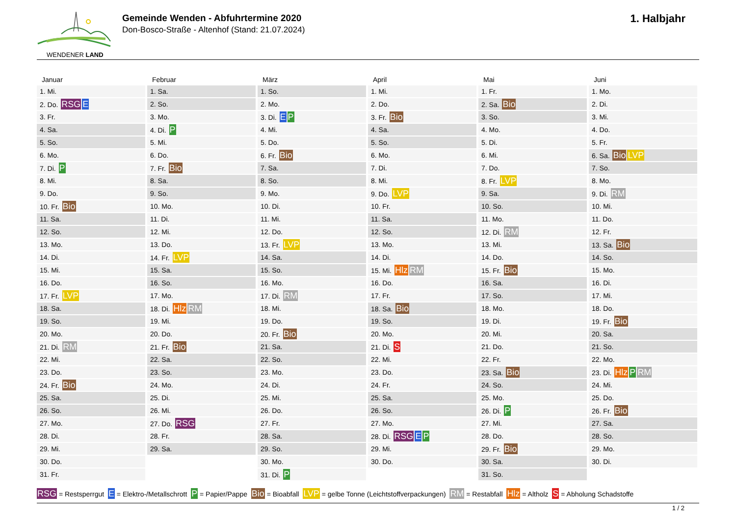WENDENER LAND
Gemeinde Wenden - Abfuhrtermine 2020
Don-Bosco-Straße - Altenhof (Stand: 21.07.2024)
1. Halbjahr
Januar
| 1. Mi. |
| 2. Do. RSG E |
| 3. Fr. |
| 4. Sa. |
| 5. So. |
| 6. Mo. |
| 7. Di. P |
| 8. Mi. |
| 9. Do. |
| 10. Fr. Bio |
| 11. Sa. |
| 12. So. |
| 13. Mo. |
| 14. Di. |
| 15. Mi. |
| 16. Do. |
| 17. Fr. LVP |
| 18. Sa. |
| 19. So. |
| 20. Mo. |
| 21. Di. RM |
| 22. Mi. |
| 23. Do. |
| 24. Fr. Bio |
| 25. Sa. |
| 26. So. |
| 27. Mo. |
| 28. Di. |
| 29. Mi. |
| 30. Do. |
| 31. Fr. |
Februar
| 1. Sa. |
| 2. So. |
| 3. Mo. |
| 4. Di. P |
| 5. Mi. |
| 6. Do. |
| 7. Fr. Bio |
| 8. Sa. |
| 9. So. |
| 10. Mo. |
| 11. Di. |
| 12. Mi. |
| 13. Do. |
| 14. Fr. LVP |
| 15. Sa. |
| 16. So. |
| 17. Mo. |
| 18. Di. Hlz RM |
| 19. Mi. |
| 20. Do. |
| 21. Fr. Bio |
| 22. Sa. |
| 23. So. |
| 24. Mo. |
| 25. Di. |
| 26. Mi. |
| 27. Do. RSG |
| 28. Fr. |
| 29. Sa. |
März
| 1. So. |
| 2. Mo. |
| 3. Di. E P |
| 4. Mi. |
| 5. Do. |
| 6. Fr. Bio |
| 7. Sa. |
| 8. So. |
| 9. Mo. |
| 10. Di. |
| 11. Mi. |
| 12. Do. |
| 13. Fr. LVP |
| 14. Sa. |
| 15. So. |
| 16. Mo. |
| 17. Di. RM |
| 18. Mi. |
| 19. Do. |
| 20. Fr. Bio |
| 21. Sa. |
| 22. So. |
| 23. Mo. |
| 24. Di. |
| 25. Mi. |
| 26. Do. |
| 27. Fr. |
| 28. Sa. |
| 29. So. |
| 30. Mo. |
| 31. Di. P |
April
| 1. Mi. |
| 2. Do. |
| 3. Fr. Bio |
| 4. Sa. |
| 5. So. |
| 6. Mo. |
| 7. Di. |
| 8. Mi. |
| 9. Do. LVP |
| 10. Fr. |
| 11. Sa. |
| 12. So. |
| 13. Mo. |
| 14. Di. |
| 15. Mi. Hlz RM |
| 16. Do. |
| 17. Fr. |
| 18. Sa. Bio |
| 19. So. |
| 20. Mo. |
| 21. Di. S |
| 22. Mi. |
| 23. Do. |
| 24. Fr. |
| 25. Sa. |
| 26. So. |
| 27. Mo. |
| 28. Di. RSG E P |
| 29. Mi. |
| 30. Do. |
Mai
| 1. Fr. |
| 2. Sa. Bio |
| 3. So. |
| 4. Mo. |
| 5. Di. |
| 6. Mi. |
| 7. Do. |
| 8. Fr. LVP |
| 9. Sa. |
| 10. So. |
| 11. Mo. |
| 12. Di. RM |
| 13. Mi. |
| 14. Do. |
| 15. Fr. Bio |
| 16. Sa. |
| 17. So. |
| 18. Mo. |
| 19. Di. |
| 20. Mi. |
| 21. Do. |
| 22. Fr. |
| 23. Sa. Bio |
| 24. So. |
| 25. Mo. |
| 26. Di. P |
| 27. Mi. |
| 28. Do. |
| 29. Fr. Bio |
| 30. Sa. |
| 31. So. |
Juni
| 1. Mo. |
| 2. Di. |
| 3. Mi. |
| 4. Do. |
| 5. Fr. |
| 6. Sa. Bio LVP |
| 7. So. |
| 8. Mo. |
| 9. Di. RM |
| 10. Mi. |
| 11. Do. |
| 12. Fr. |
| 13. Sa. Bio |
| 14. So. |
| 15. Mo. |
| 16. Di. |
| 17. Mi. |
| 18. Do. |
| 19. Fr. Bio |
| 20. Sa. |
| 21. So. |
| 22. Mo. |
| 23. Di. Hlz P RM |
| 24. Mi. |
| 25. Do. |
| 26. Fr. Bio |
| 27. Sa. |
| 28. So. |
| 29. Mo. |
| 30. Di. |
RSG = Restsperrgut E = Elektro-/Metallschrott P = Papier/Pappe Bio = Bioabfall LVP = gelbe Tonne (Leichtstoffverpackungen) RM = Restabfall Hlz = Altholz S = Abholung Schadstoffe
1 / 2